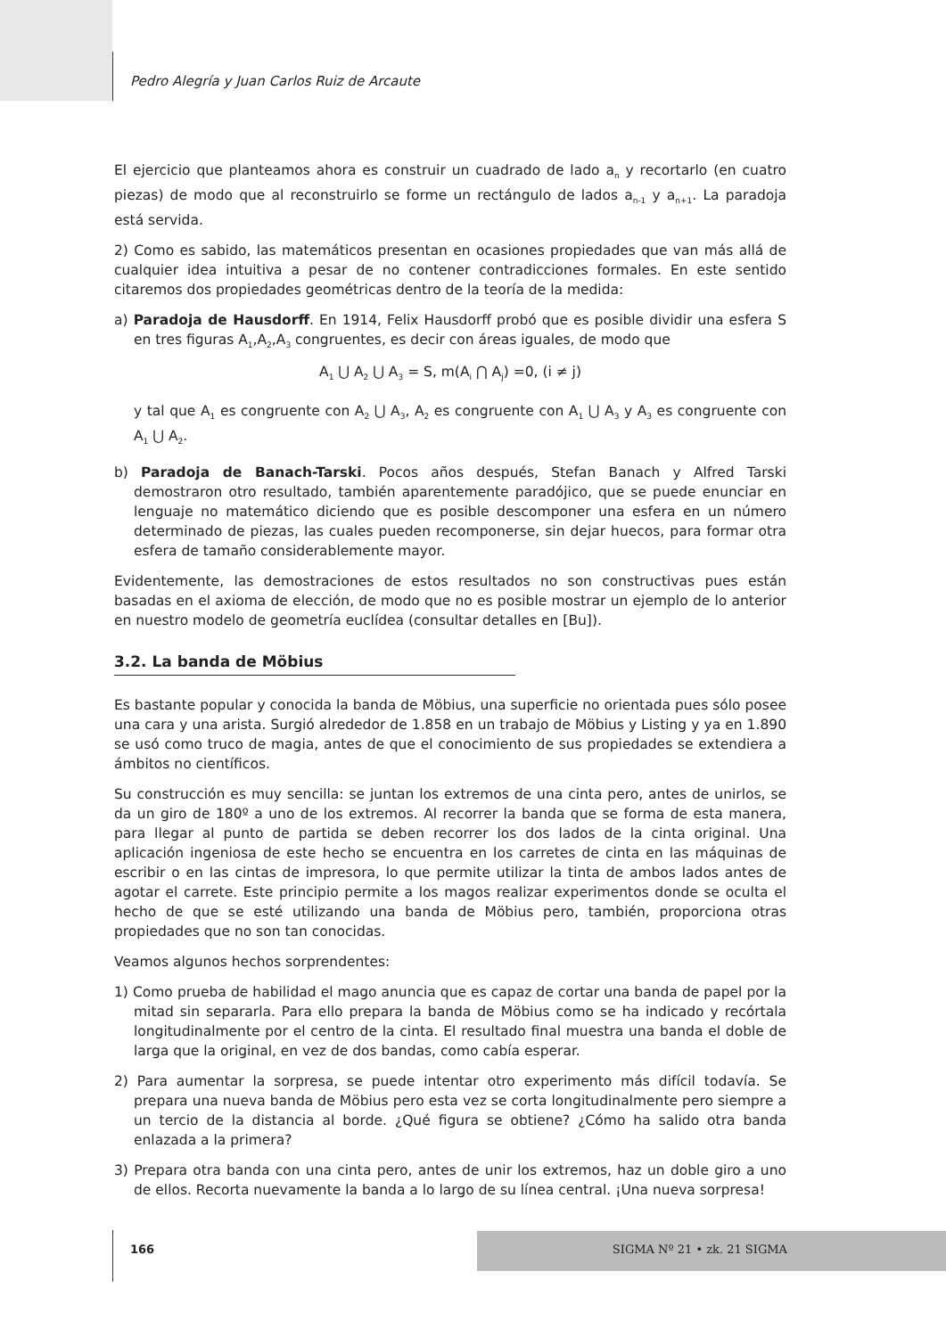Pedro Alegría y Juan Carlos Ruiz de Arcaute
El ejercicio que planteamos ahora es construir un cuadrado de lado a<sub>n</sub> y recortarlo (en cuatro piezas) de modo que al reconstruirlo se forme un rectángulo de lados a<sub>n-1</sub> y a<sub>n+1</sub>. La paradoja está servida.
2) Como es sabido, las matemáticos presentan en ocasiones propiedades que van más allá de cualquier idea intuitiva a pesar de no contener contradicciones formales. En este sentido citaremos dos propiedades geométricas dentro de la teoría de la medida:
a) Paradoja de Hausdorff. En 1914, Felix Hausdorff probó que es posible dividir una esfera S en tres figuras A<sub>1</sub>,A<sub>2</sub>,A<sub>3</sub> congruentes, es decir con áreas iguales, de modo que
A<sub>1</sub> ⋃ A<sub>2</sub> ⋃ A<sub>3</sub> = S, m(A<sub>i</sub> ⋂ A<sub>j</sub>) =0, (i ≠ j)
y tal que A<sub>1</sub> es congruente con A<sub>2</sub> ⋃ A<sub>3</sub>, A<sub>2</sub> es congruente con A<sub>1</sub> ⋃ A<sub>3</sub> y A<sub>3</sub> es congruente con A<sub>1</sub> ⋃ A<sub>2</sub>.
b) Paradoja de Banach-Tarski. Pocos años después, Stefan Banach y Alfred Tarski demostraron otro resultado, también aparentemente paradójico, que se puede enunciar en lenguaje no matemático diciendo que es posible descomponer una esfera en un número determinado de piezas, las cuales pueden recomponerse, sin dejar huecos, para formar otra esfera de tamaño considerablemente mayor.
Evidentemente, las demostraciones de estos resultados no son constructivas pues están basadas en el axioma de elección, de modo que no es posible mostrar un ejemplo de lo anterior en nuestro modelo de geometría euclídea (consultar detalles en [Bu]).
3.2. La banda de Möbius
Es bastante popular y conocida la banda de Möbius, una superficie no orientada pues sólo posee una cara y una arista. Surgió alrededor de 1.858 en un trabajo de Möbius y Listing y ya en 1.890 se usó como truco de magia, antes de que el conocimiento de sus propiedades se extendiera a ámbitos no científicos.
Su construcción es muy sencilla: se juntan los extremos de una cinta pero, antes de unirlos, se da un giro de 180º a uno de los extremos. Al recorrer la banda que se forma de esta manera, para llegar al punto de partida se deben recorrer los dos lados de la cinta original. Una aplicación ingeniosa de este hecho se encuentra en los carretes de cinta en las máquinas de escribir o en las cintas de impresora, lo que permite utilizar la tinta de ambos lados antes de agotar el carrete. Este principio permite a los magos realizar experimentos donde se oculta el hecho de que se esté utilizando una banda de Möbius pero, también, proporciona otras propiedades que no son tan conocidas.
Veamos algunos hechos sorprendentes:
1) Como prueba de habilidad el mago anuncia que es capaz de cortar una banda de papel por la mitad sin separarla. Para ello prepara la banda de Möbius como se ha indicado y recórtala longitudinalmente por el centro de la cinta. El resultado final muestra una banda el doble de larga que la original, en vez de dos bandas, como cabía esperar.
2) Para aumentar la sorpresa, se puede intentar otro experimento más difícil todavía. Se prepara una nueva banda de Möbius pero esta vez se corta longitudinalmente pero siempre a un tercio de la distancia al borde. ¿Qué figura se obtiene? ¿Cómo ha salido otra banda enlazada a la primera?
3) Prepara otra banda con una cinta pero, antes de unir los extremos, haz un doble giro a uno de ellos. Recorta nuevamente la banda a lo largo de su línea central. ¡Una nueva sorpresa!
166 SIGMA Nº 21 • zk. 21 SIGMA